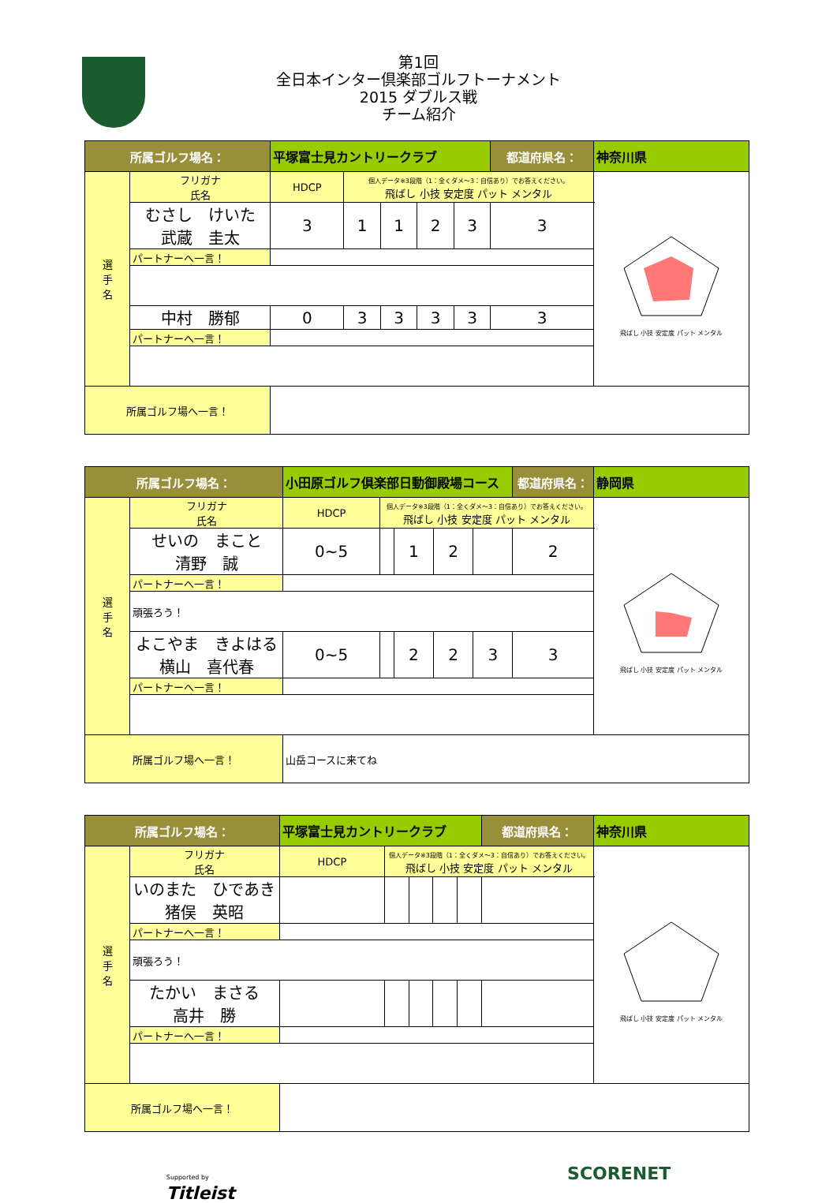第1回
全日本インター倶楽部ゴルフトーナメント
2015 ダブルス戦
チーム紹介
| 所属ゴルフ場名： | | 平塚富士見カントリークラブ | | | | | | 都道府県名： | 神奈川県 |
| 選 手 名 | フリガナ 氏名 | | HDCP | 個人データ※3段階（1：全くダメ～3：自信あり）でお答えください。 飛ばし 小技 安定度 パット メンタル | | | | | 飛ばし 小技 安定度 パット メンタル |
| | むさし けいた 武蔵 圭太 | | 3 | 1 | 1 | 2 | 3 | 3 | |
| | パートナーへ一言！ | | | | | | | | |
| | 中村 勝郁 | | 0 | 3 | 3 | 3 | 3 | 3 | |
| | パートナーへ一言！ | | | | | | | | |
| 所属ゴルフ場へ一言！ | | | | | | | | | |
| 所属ゴルフ場名： | | 小田原ゴルフ倶楽部日動御殿場コース | | | | | | 都道府県名： | 静岡県 |
| 選 手 名 | フリガナ 氏名 | | HDCP | 個人データ※3段階（1：全くダメ～3：自信あり）でお答えください。 飛ばし 小技 安定度 パット メンタル | | | | | 飛ばし 小技 安定度 パット メンタル |
| | せいの まこと 清野 誠 | | 0~5 | | 1 | 2 | | 2 | |
| | パートナーへ一言！ | | | | | | | | |
| | 頑張ろう！ | | | | | | | | |
| | よこやま きよはる 横山 喜代春 | | 0~5 | | 2 | 2 | 3 | 3 | |
| | パートナーへ一言！ | | | | | | | | |
| 所属ゴルフ場へ一言！ | | | 山岳コースに来てね | | | | | | |
| 所属ゴルフ場名： | | 平塚富士見カントリークラブ | | | | | | 都道府県名： | 神奈川県 |
| 選 手 名 | フリガナ 氏名 | | HDCP | 個人データ※3段階（1：全くダメ～3：自信あり）でお答えください。 飛ばし 小技 安定度 パット メンタル | | | | | 飛ばし 小技 安定度 パット メンタル |
| | いのまた ひであき 猪俣 英昭 | | | | | | | | |
| | パートナーへ一言！ | | | | | | | | |
| | 頑張ろう！ | | | | | | | | |
| | たかい まさる 高井 勝 | | | | | | | | |
| | パートナーへ一言！ | | | | | | | | |
| 所属ゴルフ場へ一言！ | | | | | | | | | |
Supported by
Titleist SCORENET